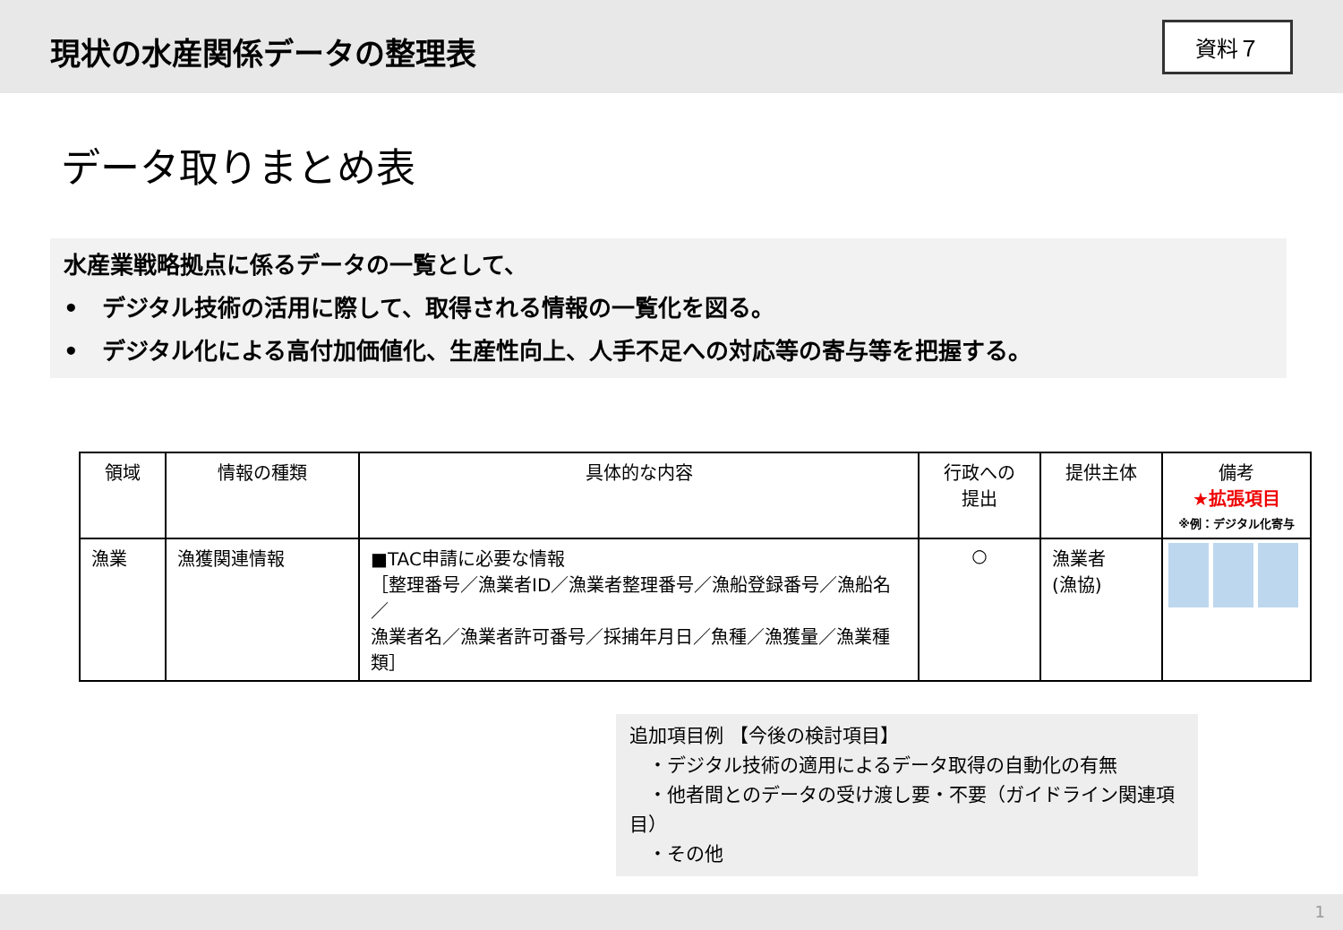現状の水産関係データの整理表
資料７
データ取りまとめ表
水産業戦略拠点に係るデータの一覧として、
•　デジタル技術の活用に際して、取得される情報の一覧化を図る。
•　デジタル化による高付加価値化、生産性向上、人手不足への対応等の寄与等を把握する。
| 領域 | 情報の種類 | 具体的な内容 | 行政への 提出 | 提供主体 | 備考 ★拡張項目 ※例：デジタル化寄与 |
| --- | --- | --- | --- | --- | --- |
| 漁業 | 漁獲関連情報 | ■TAC申請に必要な情報 ［整理番号／漁業者ID／漁業者整理番号／漁船登録番号／漁船名／ 漁業者名／漁業者許可番号／採捕年月日／魚種／漁獲量／漁業種類］ | ○ | 漁業者 (漁協) | |
追加項目例 【今後の検討項目】
　・デジタル技術の適用によるデータ取得の自動化の有無
　・他者間とのデータの受け渡し要・不要（ガイドライン関連項目）
　・その他
1